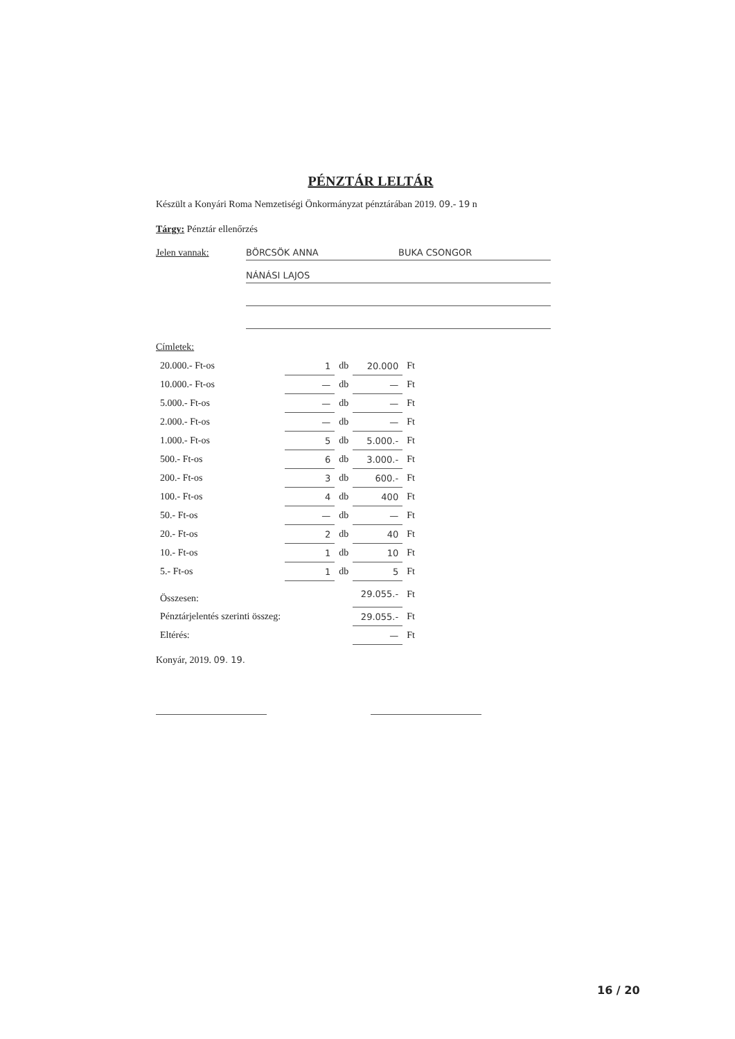PÉNZTÁR LELTÁR
Készült a Konyári Roma Nemzetiségi Önkormányzat pénztárában 2019. 09.- 19 n
Tárgy: Pénztár ellenőrzés
Jelen vannak: BÖRCSÖK ANNA BUKA CSONGOR NÁNÁSI LAJOS
Címletek:
| 20.000.- Ft-os | 1 | db | 20.000 | Ft |
| 10.000.- Ft-os | — | db | — | Ft |
| 5.000.- Ft-os | — | db | — | Ft |
| 2.000.- Ft-os | — | db | — | Ft |
| 1.000.- Ft-os | 5 | db | 5.000.- | Ft |
| 500.- Ft-os | 6 | db | 3.000.- | Ft |
| 200.- Ft-os | 3 | db | 600.- | Ft |
| 100.- Ft-os | 4 | db | 400 | Ft |
| 50.- Ft-os | — | db | — | Ft |
| 20.- Ft-os | 2 | db | 40 | Ft |
| 10.- Ft-os | 1 | db | 10 | Ft |
| 5.- Ft-os | 1 | db | 5 | Ft |
| Összesen: | | | 29.055.- | Ft |
| Pénztárjelentés szerinti összeg: | | | 29.055.- | Ft |
| Eltérés: | | | — | Ft |
Konyár, 2019. 09. 19.
16 / 20